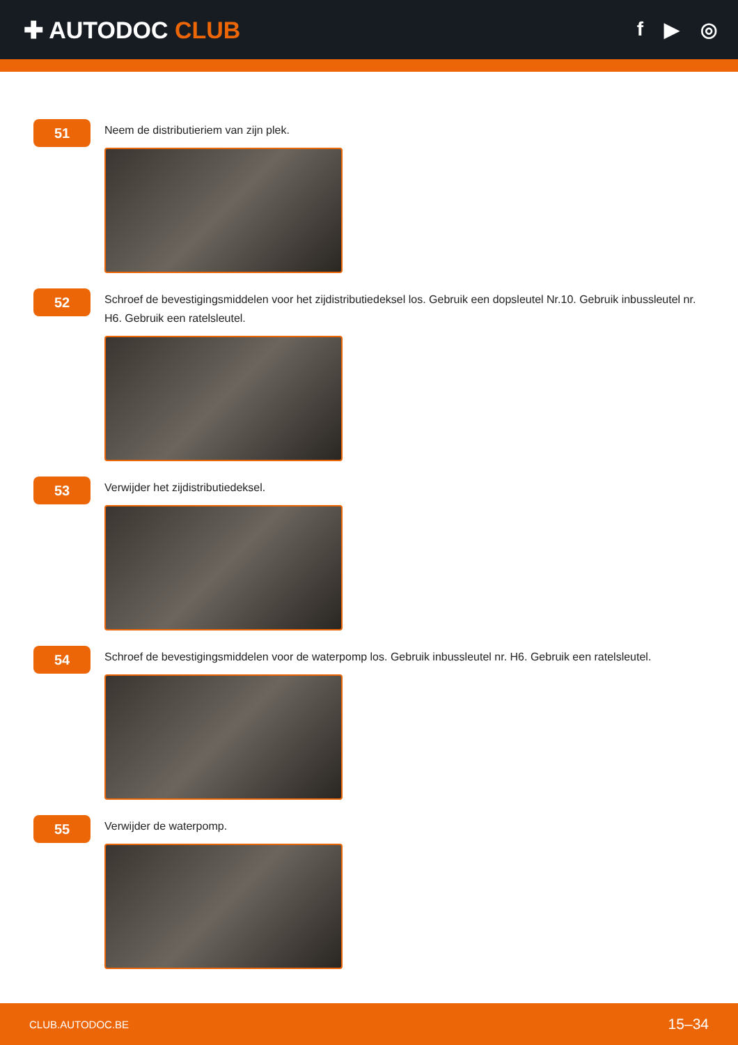✚ AUTODOC CLUB
f ▶ ◎
51
Neem de distributieriem van zijn plek.
52
Schroef de bevestigingsmiddelen voor het zijdistributiedeksel los. Gebruik een dopsleutel Nr.10. Gebruik inbussleutel nr. H6. Gebruik een ratelsleutel.
53
Verwijder het zijdistributiedeksel.
54
Schroef de bevestigingsmiddelen voor de waterpomp los. Gebruik inbussleutel nr. H6. Gebruik een ratelsleutel.
55
Verwijder de waterpomp.
CLUB.AUTODOC.BE 15–34